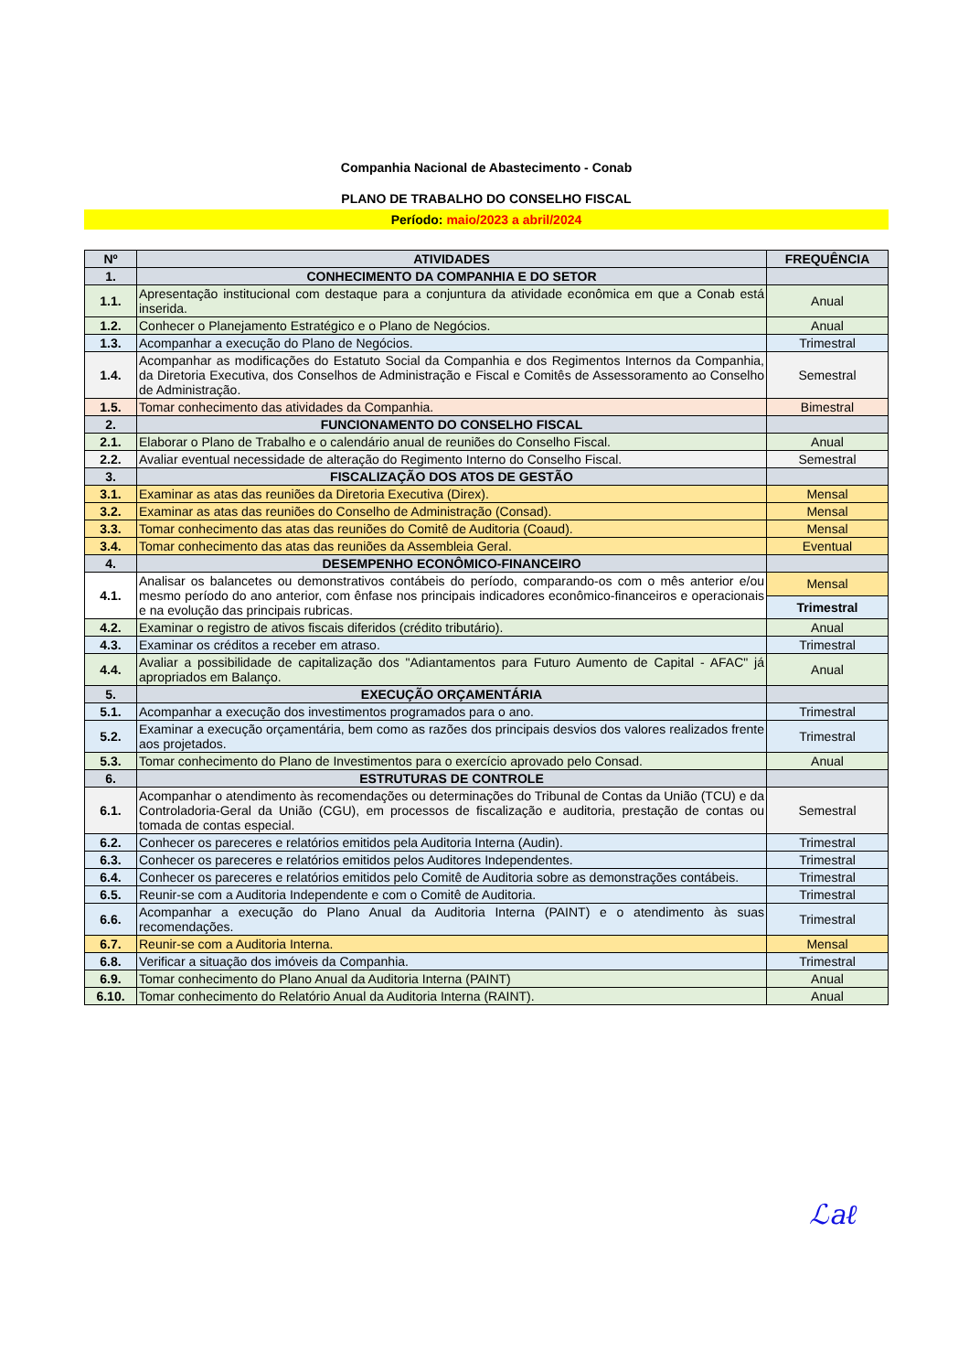Companhia Nacional de Abastecimento - Conab
PLANO DE TRABALHO DO CONSELHO FISCAL
Período: maio/2023 a abril/2024
| Nº | ATIVIDADES | FREQUÊNCIA |
| --- | --- | --- |
| 1. | CONHECIMENTO DA COMPANHIA E DO SETOR | |
| 1.1. | Apresentação institucional com destaque para a conjuntura da atividade econômica em que a Conab está inserida. | Anual |
| 1.2. | Conhecer o Planejamento Estratégico e o Plano de Negócios. | Anual |
| 1.3. | Acompanhar a execução do Plano de Negócios. | Trimestral |
| 1.4. | Acompanhar as modificações do Estatuto Social da Companhia e dos Regimentos Internos da Companhia, da Diretoria Executiva, dos Conselhos de Administração e Fiscal e Comitês de Assessoramento ao Conselho de Administração. | Semestral |
| 1.5. | Tomar conhecimento das atividades da Companhia. | Bimestral |
| 2. | FUNCIONAMENTO DO CONSELHO FISCAL | |
| 2.1. | Elaborar o Plano de Trabalho e o calendário anual de reuniões do Conselho Fiscal. | Anual |
| 2.2. | Avaliar eventual necessidade de alteração do Regimento Interno do Conselho Fiscal. | Semestral |
| 3. | FISCALIZAÇÃO DOS ATOS DE GESTÃO | |
| 3.1. | Examinar as atas das reuniões da Diretoria Executiva (Direx). | Mensal |
| 3.2. | Examinar as atas das reuniões do Conselho de Administração (Consad). | Mensal |
| 3.3. | Tomar conhecimento das atas das reuniões do Comitê de Auditoria (Coaud). | Mensal |
| 3.4. | Tomar conhecimento das atas das reuniões da Assembleia Geral. | Eventual |
| 4. | DESEMPENHO ECONÔMICO-FINANCEIRO | |
| 4.1. | Analisar os balancetes ou demonstrativos contábeis do período, comparando-os com o mês anterior e/ou mesmo período do ano anterior, com ênfase nos principais indicadores econômico-financeiros e operacionais e na evolução das principais rubricas. | Mensal |
| | | Trimestral |
| 4.2. | Examinar o registro de ativos fiscais diferidos (crédito tributário). | Anual |
| 4.3. | Examinar os créditos a receber em atraso. | Trimestral |
| 4.4. | Avaliar a possibilidade de capitalização dos "Adiantamentos para Futuro Aumento de Capital - AFAC" já apropriados em Balanço. | Anual |
| 5. | EXECUÇÃO ORÇAMENTÁRIA | |
| 5.1. | Acompanhar a execução dos investimentos programados para o ano. | Trimestral |
| 5.2. | Examinar a execução orçamentária, bem como as razões dos principais desvios dos valores realizados frente aos projetados. | Trimestral |
| 5.3. | Tomar conhecimento do Plano de Investimentos para o exercício aprovado pelo Consad. | Anual |
| 6. | ESTRUTURAS DE CONTROLE | |
| 6.1. | Acompanhar o atendimento às recomendações ou determinações do Tribunal de Contas da União (TCU) e da Controladoria-Geral da União (CGU), em processos de fiscalização e auditoria, prestação de contas ou tomada de contas especial. | Semestral |
| 6.2. | Conhecer os pareceres e relatórios emitidos pela Auditoria Interna (Audin). | Trimestral |
| 6.3. | Conhecer os pareceres e relatórios emitidos pelos Auditores Independentes. | Trimestral |
| 6.4. | Conhecer os pareceres e relatórios emitidos pelo Comitê de Auditoria sobre as demonstrações contábeis. | Trimestral |
| 6.5. | Reunir-se com a Auditoria Independente e com o Comitê de Auditoria. | Trimestral |
| 6.6. | Acompanhar a execução do Plano Anual da Auditoria Interna (PAINT) e o atendimento às suas recomendações. | Trimestral |
| 6.7. | Reunir-se com a Auditoria Interna. | Mensal |
| 6.8. | Verificar a situação dos imóveis da Companhia. | Trimestral |
| 6.9. | Tomar conhecimento do Plano Anual da Auditoria Interna (PAINT) | Anual |
| 6.10. | Tomar conhecimento do Relatório Anual da Auditoria Interna (RAINT). | Anual |
ℒaℓ